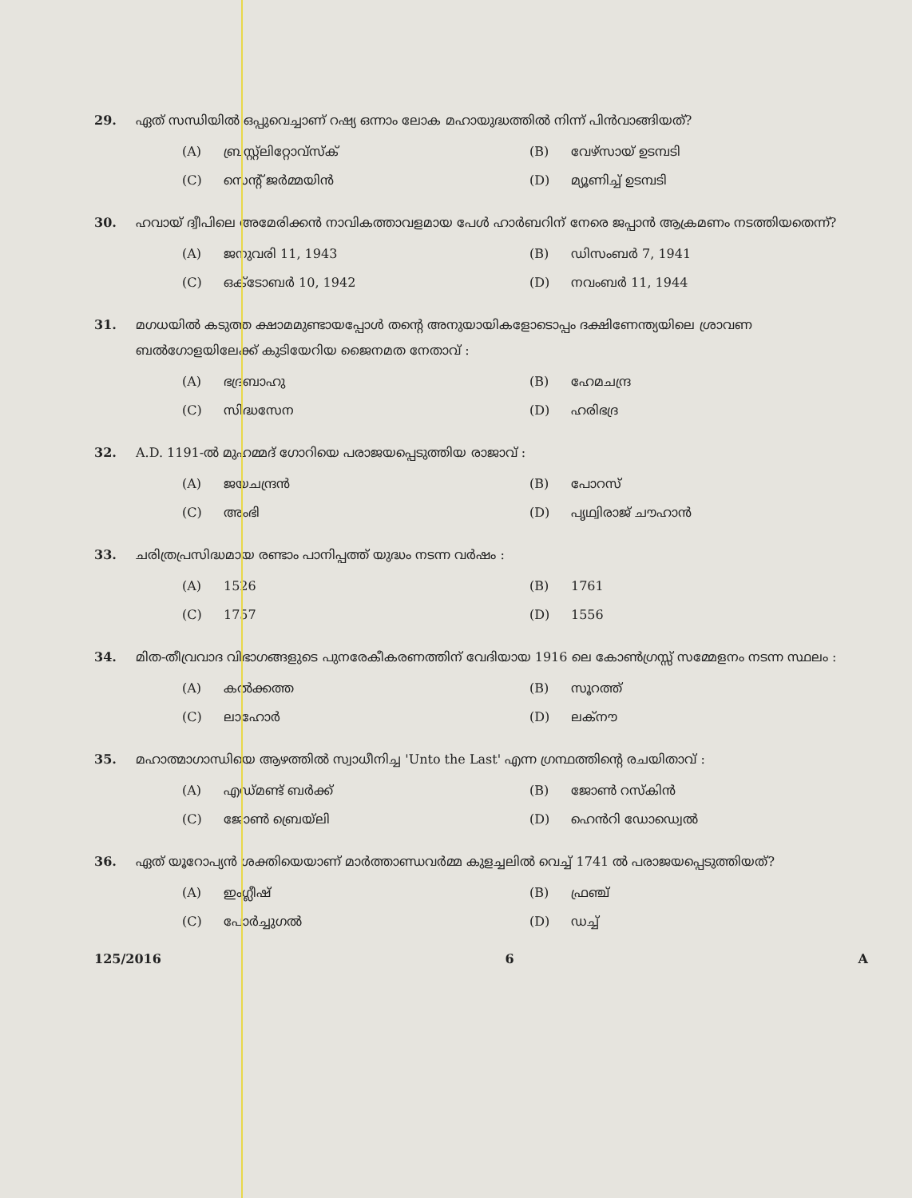29. ഏത് സന്ധിയിൽ ഒപ്പുവെച്ചാണ് റഷ്യ ഒന്നാം ലോക മഹായുദ്ധത്തിൽ നിന്ന് പിൻവാങ്ങിയത്?
(A) ബ്രസ്റ്റ്ലിറ്റോവ്സ്ക്
(B) വേഴ്സായ് ഉടമ്പടി
(C) സെന്റ് ജർമ്മയിൻ
(D) മ്യൂണിച്ച് ഉടമ്പടി
30. ഹവായ് ദ്വീപിലെ അമേരിക്കൻ നാവികത്താവളമായ പേൾ ഹാർബറിന് നേരെ ജപ്പാൻ ആക്രമണം നടത്തിയതെന്ന്?
(A) ജനുവരി 11, 1943
(B) ഡിസംബർ 7, 1941
(C) ഒക്ടോബർ 10, 1942
(D) നവംബർ 11, 1944
31. മഗധയിൽ കടുത്ത ക്ഷാമമുണ്ടായപ്പോൾ തന്റെ അനുയായികളോടൊപ്പം ദക്ഷിണേന്ത്യയിലെ ശ്രാവണ ബൽഗോളയിലേക്ക് കുടിയേറിയ ജൈനമത നേതാവ് :
(A) ഭദ്രബാഹു
(B) ഹേമചന്ദ്ര
(C) സിദ്ധസേന
(D) ഹരിഭദ്ര
32. A.D. 1191-ൽ മുഹമ്മദ് ഗോറിയെ പരാജയപ്പെടുത്തിയ രാജാവ് :
(A) ജയചന്ദ്രൻ
(B) പോറസ്
(C) അംഭി
(D) പൃഥ്വിരാജ് ചൗഹാൻ
33. ചരിത്രപ്രസിദ്ധമായ രണ്ടാം പാനിപ്പത്ത് യുദ്ധം നടന്ന വർഷം :
(A) 1526
(B) 1761
(C) 1757
(D) 1556
34. മിത-തീവ്രവാദ വിഭാഗങ്ങളുടെ പുനരേകീകരണത്തിന് വേദിയായ 1916 ലെ കോൺഗ്രസ്സ് സമ്മേളനം നടന്ന സ്ഥലം :
(A) കൽക്കത്ത
(B) സൂറത്ത്
(C) ലാഹോർ
(D) ലക്നൗ
35. മഹാത്മാഗാന്ധിയെ ആഴത്തിൽ സ്വാധീനിച്ച 'Unto the Last' എന്ന ഗ്രന്ഥത്തിന്റെ രചയിതാവ് :
(A) എഡ്മണ്ട് ബർക്ക്
(B) ജോൺ റസ്കിൻ
(C) ജോൺ ബ്രെയ്ലി
(D) ഹെൻറി ഡോഡ്വെൽ
36. ഏത് യൂറോപ്യൻ ശക്തിയെയാണ് മാർത്താണ്ഡവർമ്മ കുളച്ചലിൽ വെച്ച് 1741 ൽ പരാജയപ്പെടുത്തിയത്?
(A) ഇംഗ്ലീഷ്
(B) ഫ്രഞ്ച്
(C) പോർച്ചുഗൽ
(D) ഡച്ച്
125/2016 6 A